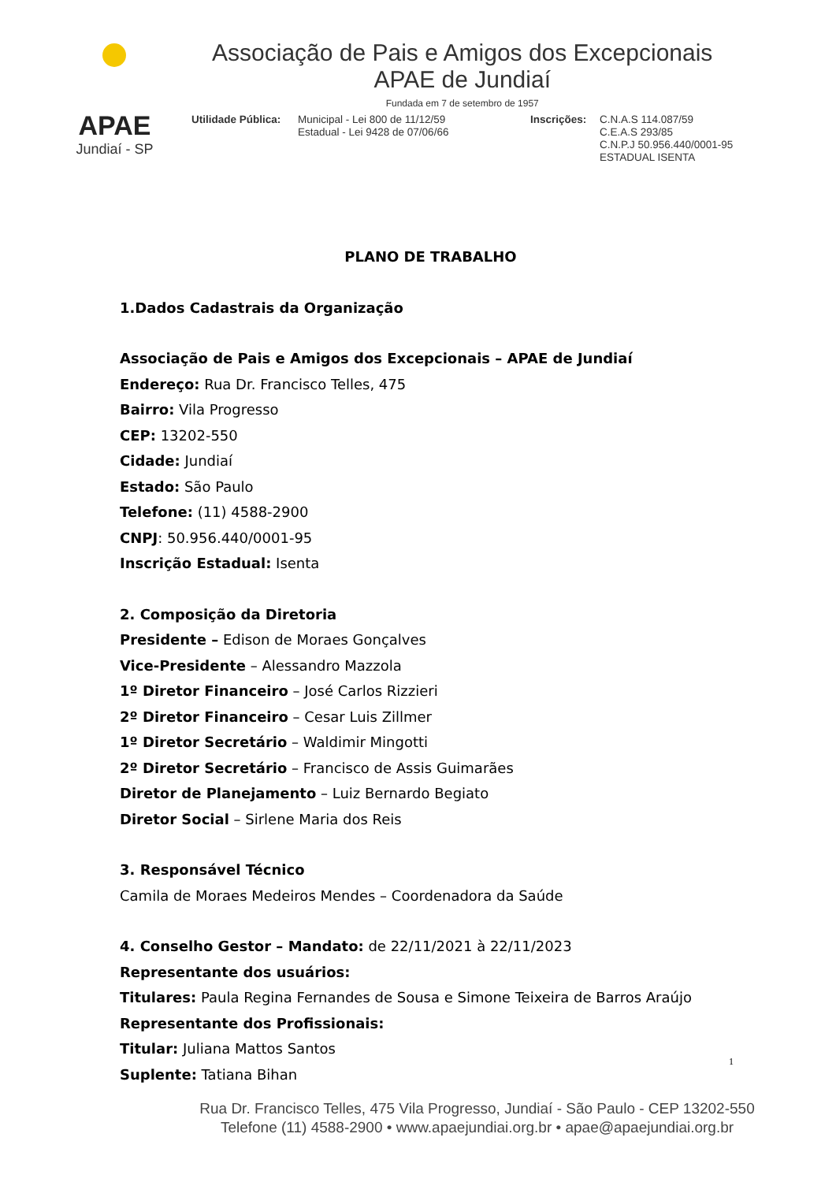APAE
Jundiaí - SP
Associação de Pais e Amigos dos Excepcionais
APAE de Jundiaí
Fundada em 7 de setembro de 1957
Utilidade Pública:
Municipal - Lei 800 de 11/12/59
Estadual - Lei 9428 de 07/06/66
Inscrições:
C.N.A.S 114.087/59
C.E.A.S 293/85
C.N.P.J 50.956.440/0001-95
ESTADUAL ISENTA
PLANO DE TRABALHO
1.Dados Cadastrais da Organização
Associação de Pais e Amigos dos Excepcionais – APAE de Jundiaí
Endereço: Rua Dr. Francisco Telles, 475
Bairro: Vila Progresso
CEP: 13202-550
Cidade: Jundiaí
Estado: São Paulo
Telefone: (11) 4588-2900
CNPJ: 50.956.440/0001-95
Inscrição Estadual: Isenta
2. Composição da Diretoria
Presidente – Edison de Moraes Gonçalves
Vice-Presidente – Alessandro Mazzola
1º Diretor Financeiro – José Carlos Rizzieri
2º Diretor Financeiro – Cesar Luis Zillmer
1º Diretor Secretário – Waldimir Mingotti
2º Diretor Secretário – Francisco de Assis Guimarães
Diretor de Planejamento – Luiz Bernardo Begiato
Diretor Social – Sirlene Maria dos Reis
3. Responsável Técnico
Camila de Moraes Medeiros Mendes – Coordenadora da Saúde
4. Conselho Gestor – Mandato: de 22/11/2021 à 22/11/2023
Representante dos usuários:
Titulares: Paula Regina Fernandes de Sousa e Simone Teixeira de Barros Araújo
Representante dos Profissionais:
Titular: Juliana Mattos Santos
Suplente: Tatiana Bihan
1
Rua Dr. Francisco Telles, 475 Vila Progresso, Jundiaí - São Paulo - CEP 13202-550
Telefone (11) 4588-2900 • www.apaejundiai.org.br • apae@apaejundiai.org.br